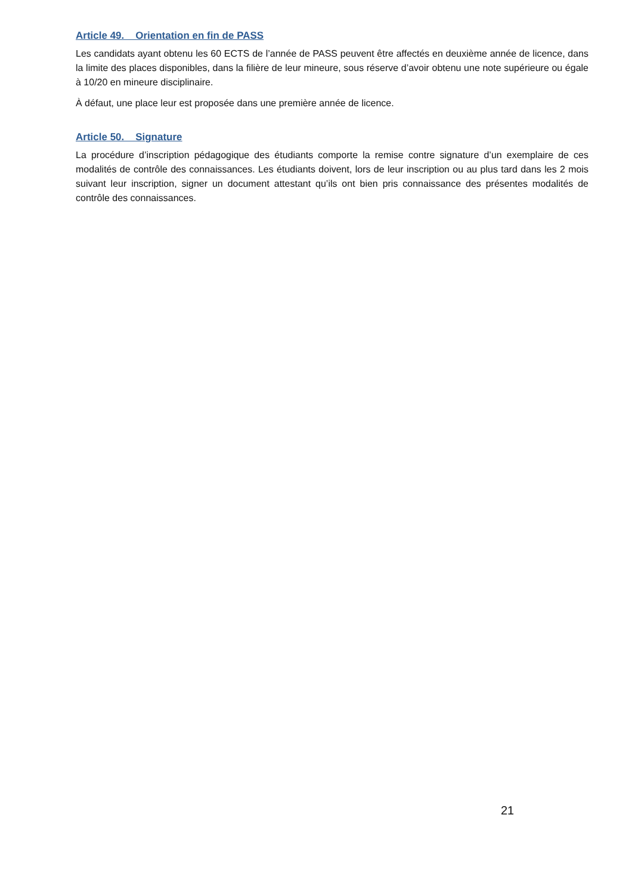Article 49. Orientation en fin de PASS
Les candidats ayant obtenu les 60 ECTS de l’année de PASS peuvent être affectés en deuxième année de licence, dans la limite des places disponibles, dans la filière de leur mineure, sous réserve d’avoir obtenu une note supérieure ou égale à 10/20 en mineure disciplinaire.
À défaut, une place leur est proposée dans une première année de licence.
Article 50. Signature
La procédure d’inscription pédagogique des étudiants comporte la remise contre signature d’un exemplaire de ces modalités de contrôle des connaissances. Les étudiants doivent, lors de leur inscription ou au plus tard dans les 2 mois suivant leur inscription, signer un document attestant qu’ils ont bien pris connaissance des présentes modalités de contrôle des connaissances.
21